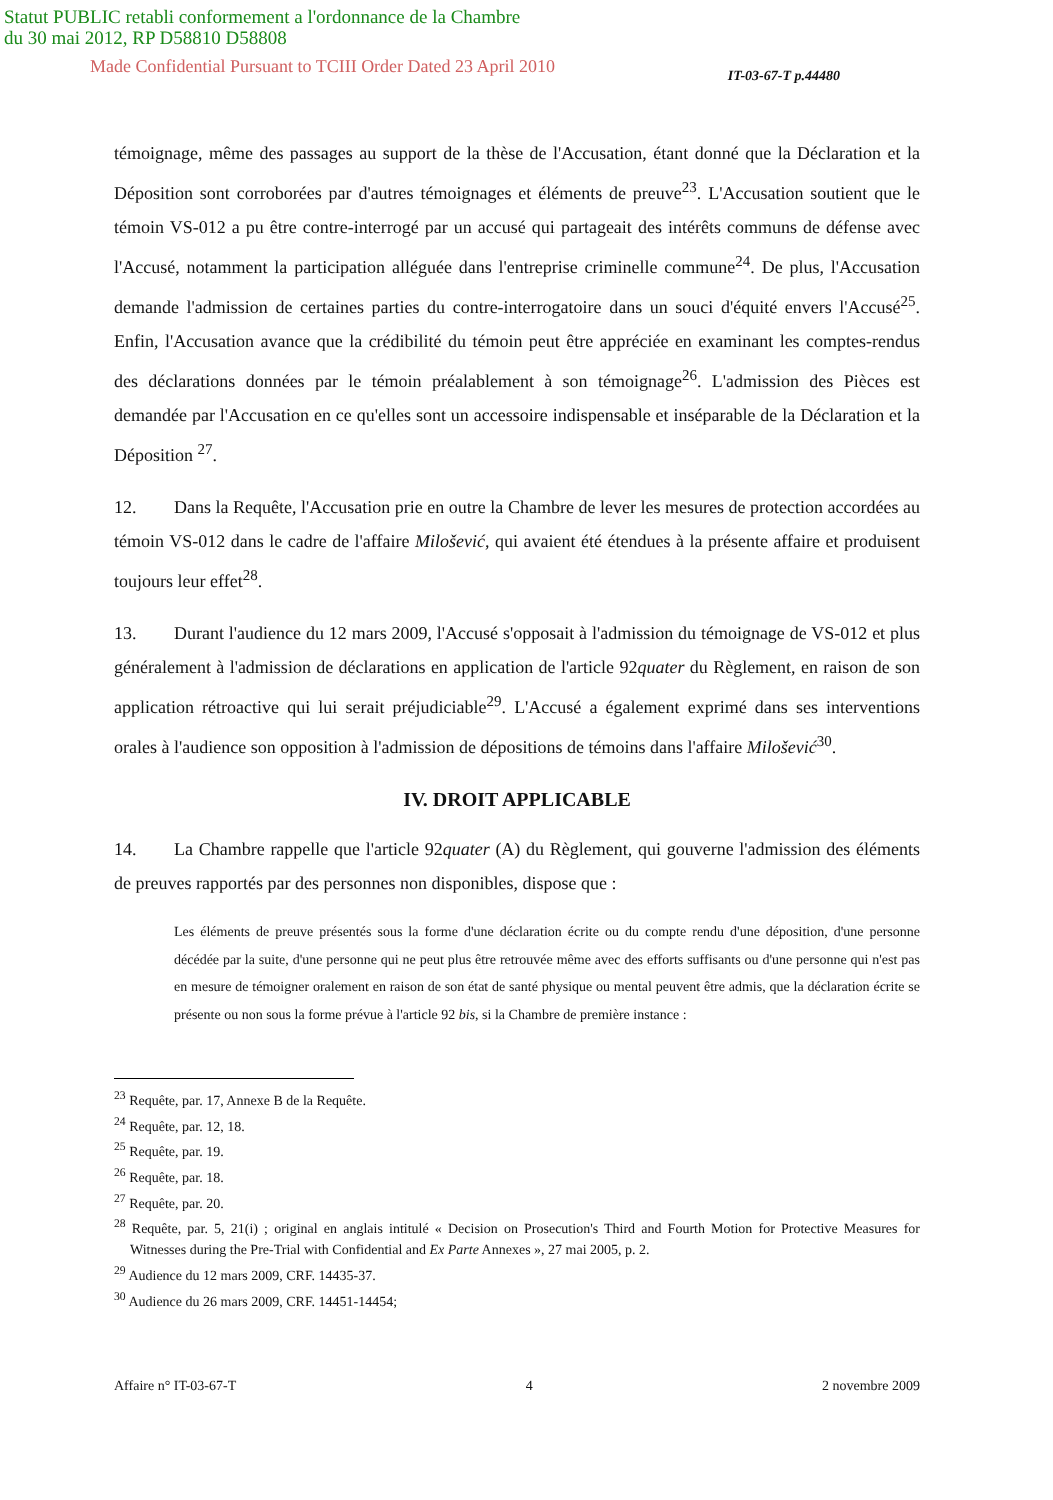Statut PUBLIC retabli conformement a l'ordonnance de la Chambre
du 30 mai 2012, RP D58810 D58808
Made Confidential Pursuant to TCIII Order Dated 23 April 2010 IT-03-67-T p.44480
témoignage, même des passages au support de la thèse de l'Accusation, étant donné que la Déclaration et la Déposition sont corroborées par d'autres témoignages et éléments de preuve<sup>23</sup>. L'Accusation soutient que le témoin VS-012 a pu être contre-interrogé par un accusé qui partageait des intérêts communs de défense avec l'Accusé, notamment la participation alléguée dans l'entreprise criminelle commune<sup>24</sup>. De plus, l'Accusation demande l'admission de certaines parties du contre-interrogatoire dans un souci d'équité envers l'Accusé<sup>25</sup>. Enfin, l'Accusation avance que la crédibilité du témoin peut être appréciée en examinant les comptes-rendus des déclarations données par le témoin préalablement à son témoignage<sup>26</sup>. L'admission des Pièces est demandée par l'Accusation en ce qu'elles sont un accessoire indispensable et inséparable de la Déclaration et la Déposition <sup>27</sup>.
12. Dans la Requête, l'Accusation prie en outre la Chambre de lever les mesures de protection accordées au témoin VS-012 dans le cadre de l'affaire Milošević, qui avaient été étendues à la présente affaire et produisent toujours leur effet<sup>28</sup>.
13. Durant l'audience du 12 mars 2009, l'Accusé s'opposait à l'admission du témoignage de VS-012 et plus généralement à l'admission de déclarations en application de l'article 92quater du Règlement, en raison de son application rétroactive qui lui serait préjudiciable<sup>29</sup>. L'Accusé a également exprimé dans ses interventions orales à l'audience son opposition à l'admission de dépositions de témoins dans l'affaire Milošević<sup>30</sup>.
IV. DROIT APPLICABLE
14. La Chambre rappelle que l'article 92quater (A) du Règlement, qui gouverne l'admission des éléments de preuves rapportés par des personnes non disponibles, dispose que :
Les éléments de preuve présentés sous la forme d'une déclaration écrite ou du compte rendu d'une déposition, d'une personne décédée par la suite, d'une personne qui ne peut plus être retrouvée même avec des efforts suffisants ou d'une personne qui n'est pas en mesure de témoigner oralement en raison de son état de santé physique ou mental peuvent être admis, que la déclaration écrite se présente ou non sous la forme prévue à l'article 92 bis, si la Chambre de première instance :
<sup>23</sup> Requête, par. 17, Annexe B de la Requête.
<sup>24</sup> Requête, par. 12, 18.
<sup>25</sup> Requête, par. 19.
<sup>26</sup> Requête, par. 18.
<sup>27</sup> Requête, par. 20.
<sup>28</sup> Requête, par. 5, 21(i) ; original en anglais intitulé « Decision on Prosecution's Third and Fourth Motion for Protective Measures for Witnesses during the Pre-Trial with Confidential and Ex Parte Annexes », 27 mai 2005, p. 2.
<sup>29</sup> Audience du 12 mars 2009, CRF. 14435-37.
<sup>30</sup> Audience du 26 mars 2009, CRF. 14451-14454;
Affaire n° IT-03-67-T 4 2 novembre 2009